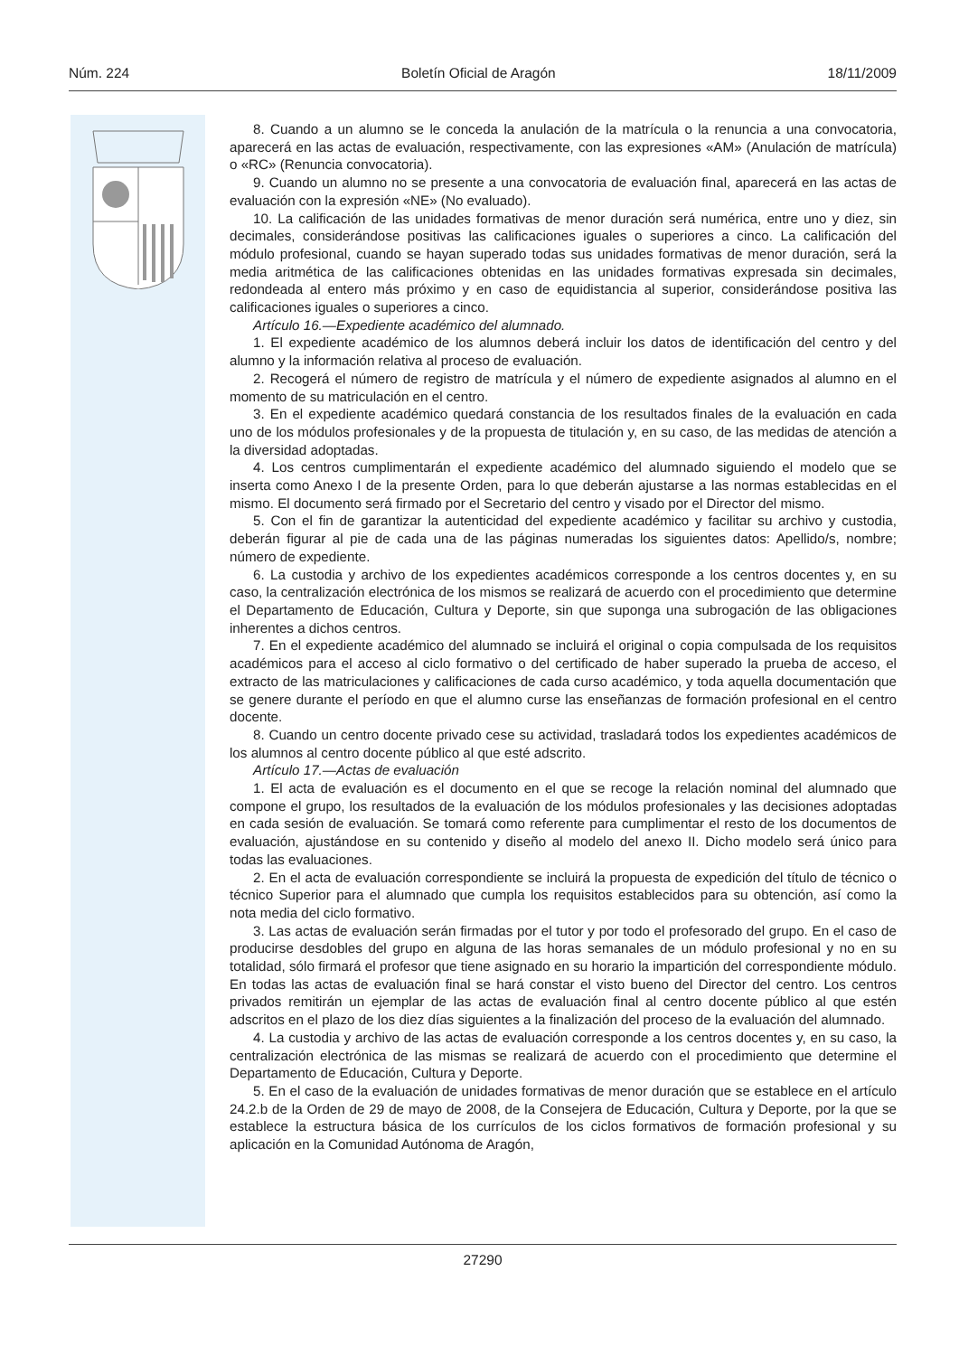Núm. 224 Boletín Oficial de Aragón 18/11/2009
8. Cuando a un alumno se le conceda la anulación de la matrícula o la renuncia a una convocatoria, aparecerá en las actas de evaluación, respectivamente, con las expresiones «AM» (Anulación de matrícula) o «RC» (Renuncia convocatoria).
9. Cuando un alumno no se presente a una convocatoria de evaluación final, aparecerá en las actas de evaluación con la expresión «NE» (No evaluado).
10. La calificación de las unidades formativas de menor duración será numérica, entre uno y diez, sin decimales, considerándose positivas las calificaciones iguales o superiores a cinco. La calificación del módulo profesional, cuando se hayan superado todas sus unidades formativas de menor duración, será la media aritmética de las calificaciones obtenidas en las unidades formativas expresada sin decimales, redondeada al entero más próximo y en caso de equidistancia al superior, considerándose positiva las calificaciones iguales o superiores a cinco.
Artículo 16.—Expediente académico del alumnado.
1. El expediente académico de los alumnos deberá incluir los datos de identificación del centro y del alumno y la información relativa al proceso de evaluación.
2. Recogerá el número de registro de matrícula y el número de expediente asignados al alumno en el momento de su matriculación en el centro.
3. En el expediente académico quedará constancia de los resultados finales de la evaluación en cada uno de los módulos profesionales y de la propuesta de titulación y, en su caso, de las medidas de atención a la diversidad adoptadas.
4. Los centros cumplimentarán el expediente académico del alumnado siguiendo el modelo que se inserta como Anexo I de la presente Orden, para lo que deberán ajustarse a las normas establecidas en el mismo. El documento será firmado por el Secretario del centro y visado por el Director del mismo.
5. Con el fin de garantizar la autenticidad del expediente académico y facilitar su archivo y custodia, deberán figurar al pie de cada una de las páginas numeradas los siguientes datos: Apellido/s, nombre; número de expediente.
6. La custodia y archivo de los expedientes académicos corresponde a los centros docentes y, en su caso, la centralización electrónica de los mismos se realizará de acuerdo con el procedimiento que determine el Departamento de Educación, Cultura y Deporte, sin que suponga una subrogación de las obligaciones inherentes a dichos centros.
7. En el expediente académico del alumnado se incluirá el original o copia compulsada de los requisitos académicos para el acceso al ciclo formativo o del certificado de haber superado la prueba de acceso, el extracto de las matriculaciones y calificaciones de cada curso académico, y toda aquella documentación que se genere durante el período en que el alumno curse las enseñanzas de formación profesional en el centro docente.
8. Cuando un centro docente privado cese su actividad, trasladará todos los expedientes académicos de los alumnos al centro docente público al que esté adscrito.
Artículo 17.—Actas de evaluación
1. El acta de evaluación es el documento en el que se recoge la relación nominal del alumnado que compone el grupo, los resultados de la evaluación de los módulos profesionales y las decisiones adoptadas en cada sesión de evaluación. Se tomará como referente para cumplimentar el resto de los documentos de evaluación, ajustándose en su contenido y diseño al modelo del anexo II. Dicho modelo será único para todas las evaluaciones.
2. En el acta de evaluación correspondiente se incluirá la propuesta de expedición del título de técnico o técnico Superior para el alumnado que cumpla los requisitos establecidos para su obtención, así como la nota media del ciclo formativo.
3. Las actas de evaluación serán firmadas por el tutor y por todo el profesorado del grupo. En el caso de producirse desdobles del grupo en alguna de las horas semanales de un módulo profesional y no en su totalidad, sólo firmará el profesor que tiene asignado en su horario la impartición del correspondiente módulo. En todas las actas de evaluación final se hará constar el visto bueno del Director del centro. Los centros privados remitirán un ejemplar de las actas de evaluación final al centro docente público al que estén adscritos en el plazo de los diez días siguientes a la finalización del proceso de la evaluación del alumnado.
4. La custodia y archivo de las actas de evaluación corresponde a los centros docentes y, en su caso, la centralización electrónica de las mismas se realizará de acuerdo con el procedimiento que determine el Departamento de Educación, Cultura y Deporte.
5. En el caso de la evaluación de unidades formativas de menor duración que se establece en el artículo 24.2.b de la Orden de 29 de mayo de 2008, de la Consejera de Educación, Cultura y Deporte, por la que se establece la estructura básica de los currículos de los ciclos formativos de formación profesional y su aplicación en la Comunidad Autónoma de Aragón,
27290